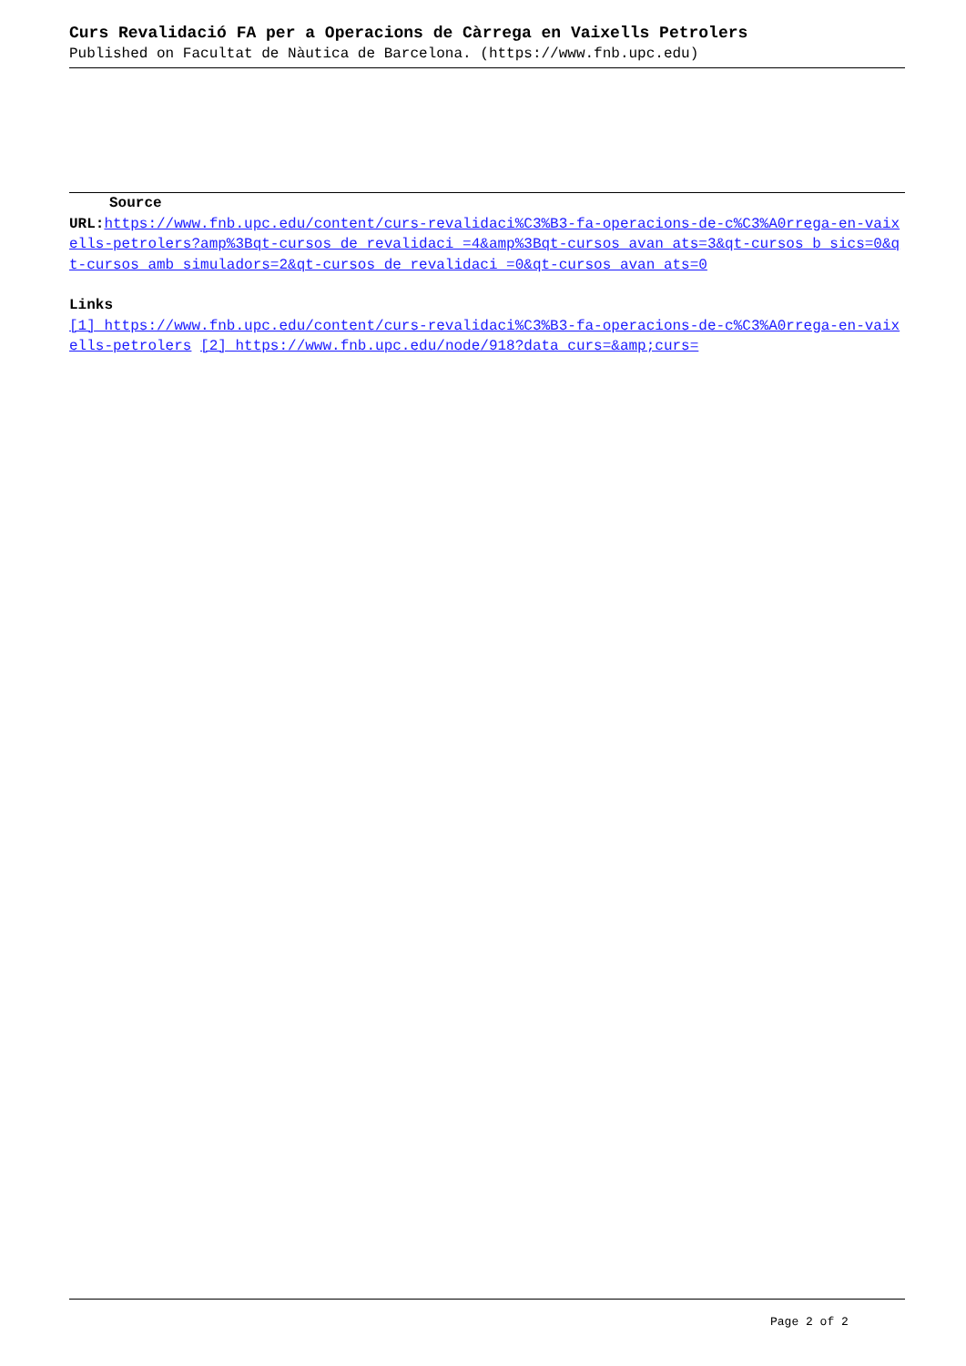Curs Revalidació FA per a Operacions de Càrrega en Vaixells Petrolers
Published on Facultat de Nàutica de Barcelona. (https://www.fnb.upc.edu)
Source
URL: https://www.fnb.upc.edu/content/curs-revalidaci%C3%B3-fa-operacions-de-c%C3%A0rrega-en-vaixells-petrolers?amp%3Bqt-cursos_de_revalidaci_=4&amp%3Bqt-cursos_avan_ats=3&qt-cursos_b_sics=0&qt-cursos_amb_simuladors=2&qt-cursos_de_revalidaci_=0&qt-cursos_avan_ats=0
Links
[1] https://www.fnb.upc.edu/content/curs-revalidaci%C3%B3-fa-operacions-de-c%C3%A0rrega-en-vaixells-petrolers [2] https://www.fnb.upc.edu/node/918?data_curs=&amp;curs=
Page 2 of 2